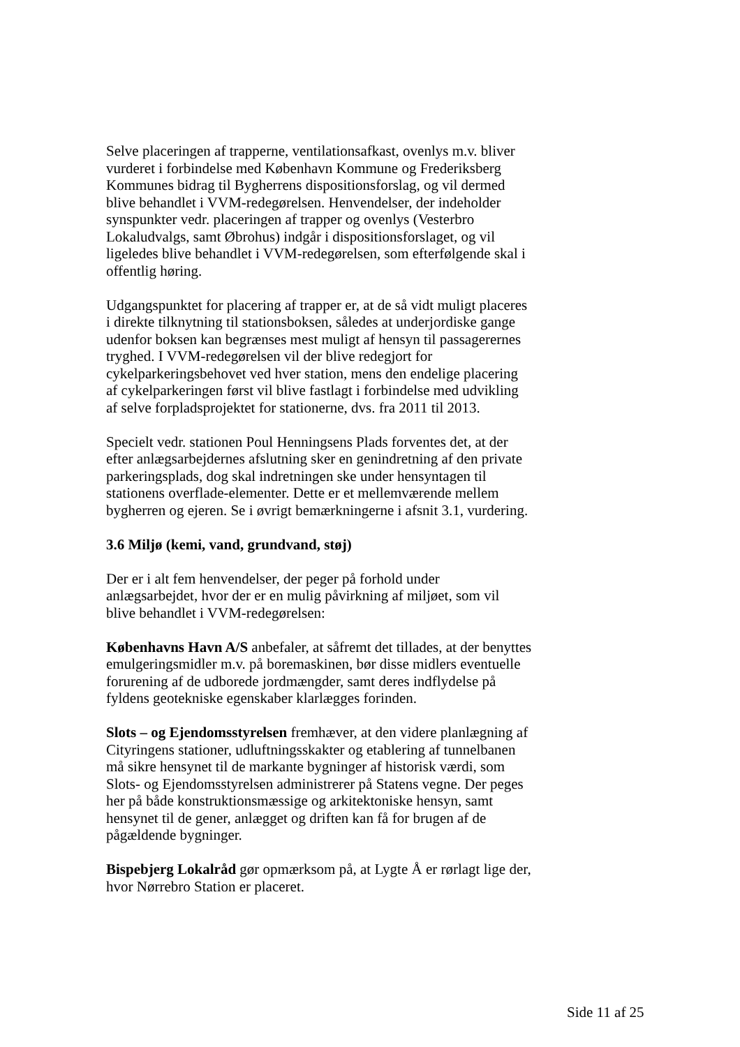Selve placeringen af trapperne, ventilationsafkast, ovenlys m.v. bliver vurderet i forbindelse med København Kommune og Frederiksberg Kommunes bidrag til Bygherrens dispositionsforslag, og vil dermed blive behandlet i VVM-redegørelsen. Henvendelser, der indeholder synspunkter vedr. placeringen af trapper og ovenlys (Vesterbro Lokaludvalgs, samt Øbrohus) indgår i dispositionsforslaget, og vil ligeledes blive behandlet i VVM-redegørelsen, som efterfølgende skal i offentlig høring.
Udgangspunktet for placering af trapper er, at de så vidt muligt placeres i direkte tilknytning til stationsboksen, således at underjordiske gange udenfor boksen kan begrænses mest muligt af hensyn til passagerernes tryghed. I VVM-redegørelsen vil der blive redegjort for cykelparkeringsbehovet ved hver station, mens den endelige placering af cykelparkeringen først vil blive fastlagt i forbindelse med udvikling af selve forpladsprojektet for stationerne, dvs. fra 2011 til 2013.
Specielt vedr. stationen Poul Henningsens Plads forventes det, at der efter anlægsarbejdernes afslutning sker en genindretning af den private parkeringsplads, dog skal indretningen ske under hensyntagen til stationens overflade-elementer. Dette er et mellemværende mellem bygherren og ejeren. Se i øvrigt bemærkningerne i afsnit 3.1, vurdering.
3.6 Miljø (kemi, vand, grundvand, støj)
Der er i alt fem henvendelser, der peger på forhold under anlægsarbejdet, hvor der er en mulig påvirkning af miljøet, som vil blive behandlet i VVM-redegørelsen:
Københavns Havn A/S anbefaler, at såfremt det tillades, at der benyttes emulgeringsmidler m.v. på boremaskinen, bør disse midlers eventuelle forurening af de udborede jordmængder, samt deres indflydelse på fyldens geotekniske egenskaber klarlægges forinden.
Slots – og Ejendomsstyrelsen fremhæver, at den videre planlægning af Cityringens stationer, udluftningsskakter og etablering af tunnelbanen må sikre hensynet til de markante bygninger af historisk værdi, som Slots- og Ejendomsstyrelsen administrerer på Statens vegne. Der peges her på både konstruktionsmæssige og arkitektoniske hensyn, samt hensynet til de gener, anlægget og driften kan få for brugen af de pågældende bygninger.
Bispebjerg Lokalråd gør opmærksom på, at Lygte Å er rørlagt lige der, hvor Nørrebro Station er placeret.
Side 11 af 25